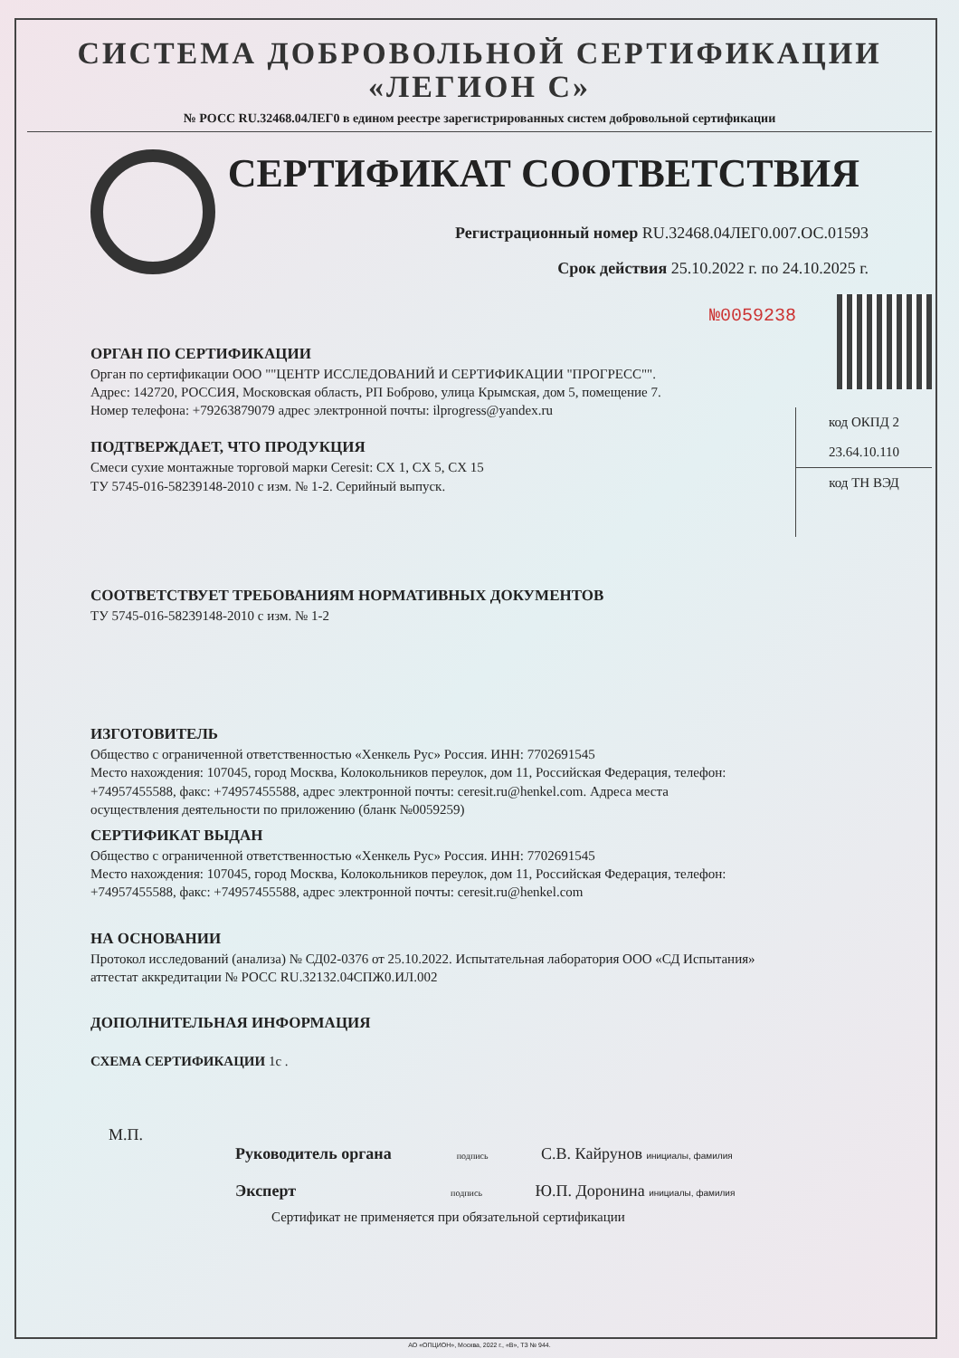СИСТЕМА ДОБРОВОЛЬНОЙ СЕРТИФИКАЦИИ
«ЛЕГИОН С»
№ РОСС RU.32468.04ЛЕГ0 в едином реестре зарегистрированных систем добровольной сертификации
СЕРТИФИКАТ СООТВЕТСТВИЯ
Регистрационный номер RU.32468.04ЛЕГ0.007.ОС.01593
Срок действия 25.10.2022 г. по 24.10.2025 г.
№0059238
код ОКПД 2
23.64.10.110
код ТН ВЭД
ОРГАН ПО СЕРТИФИКАЦИИ
Орган по сертификации ООО ""ЦЕНТР ИССЛЕДОВАНИЙ И СЕРТИФИКАЦИИ "ПРОГРЕСС"".
Адрес: 142720, РОССИЯ, Московская область, РП Боброво, улица Крымская, дом 5, помещение 7.
Номер телефона: +79263879079 адрес электронной почты: ilprogress@yandex.ru
ПОДТВЕРЖДАЕТ, ЧТО ПРОДУКЦИЯ
Смеси сухие монтажные торговой марки Ceresit: CX 1, CX 5, CX 15
ТУ 5745-016-58239148-2010 с изм. № 1-2. Серийный выпуск.
СООТВЕТСТВУЕТ ТРЕБОВАНИЯМ НОРМАТИВНЫХ ДОКУМЕНТОВ
ТУ 5745-016-58239148-2010 с изм. № 1-2
ИЗГОТОВИТЕЛЬ
Общество с ограниченной ответственностью «Хенкель Рус» Россия. ИНН: 7702691545
Место нахождения: 107045, город Москва, Колокольников переулок, дом 11, Российская Федерация, телефон: +74957455588, факс: +74957455588, адрес электронной почты: ceresit.ru@henkel.com. Адреса места осуществления деятельности по приложению (бланк №0059259)
СЕРТИФИКАТ ВЫДАН
Общество с ограниченной ответственностью «Хенкель Рус» Россия. ИНН: 7702691545
Место нахождения: 107045, город Москва, Колокольников переулок, дом 11, Российская Федерация, телефон: +74957455588, факс: +74957455588, адрес электронной почты: ceresit.ru@henkel.com
НА ОСНОВАНИИ
Протокол исследований (анализа) № СД02-0376 от 25.10.2022. Испытательная лаборатория ООО «СД Испытания» аттестат аккредитации № РОСС RU.32132.04СПЖ0.ИЛ.002
ДОПОЛНИТЕЛЬНАЯ ИНФОРМАЦИЯ
СХЕМА СЕРТИФИКАЦИИ 1с .
М.П.
Руководитель органа подпись С.В. Кайрунов инициалы, фамилия
Эксперт подпись Ю.П. Доронина инициалы, фамилия
Сертификат не применяется при обязательной сертификации
АО «ОПЦИОН», Москва, 2022 г., «В», ТЗ № 944.